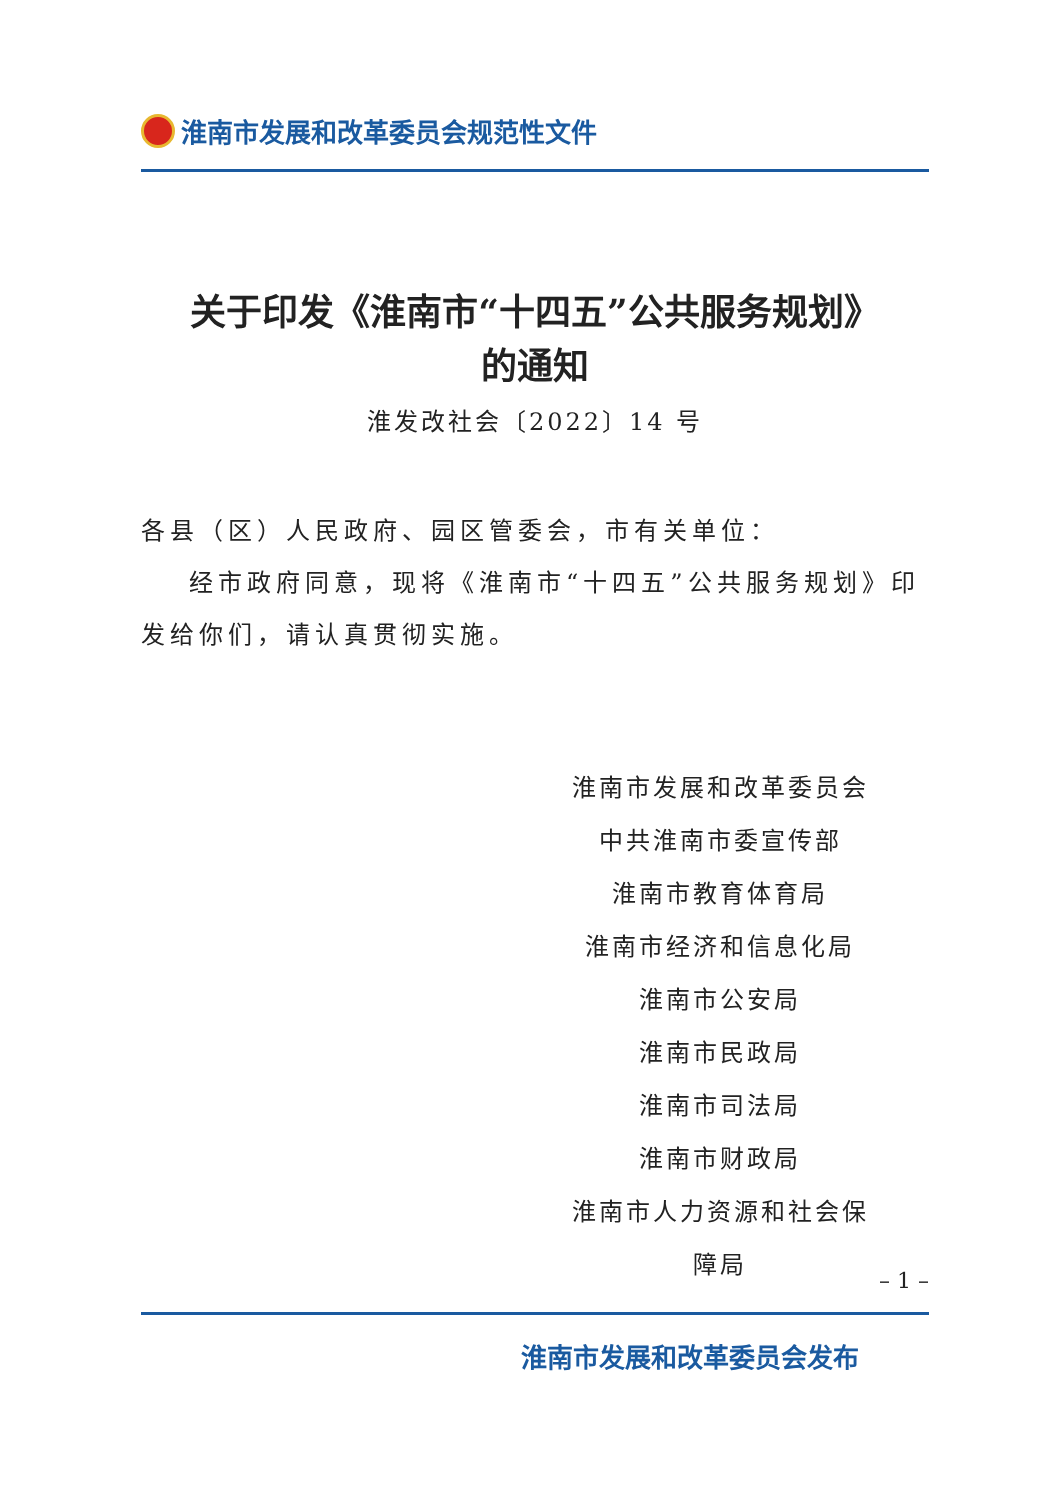淮南市发展和改革委员会规范性文件
关于印发《淮南市“十四五”公共服务规划》
的通知
淮发改社会〔2022〕14 号
各县（区）人民政府、园区管委会，市有关单位：
经市政府同意，现将《淮南市“十四五”公共服务规划》印发给你们，请认真贯彻实施。
淮南市发展和改革委员会
中共淮南市委宣传部
淮南市教育体育局
淮南市经济和信息化局
淮南市公安局
淮南市民政局
淮南市司法局
淮南市财政局
淮南市人力资源和社会保障局
– 1 –
淮南市发展和改革委员会发布